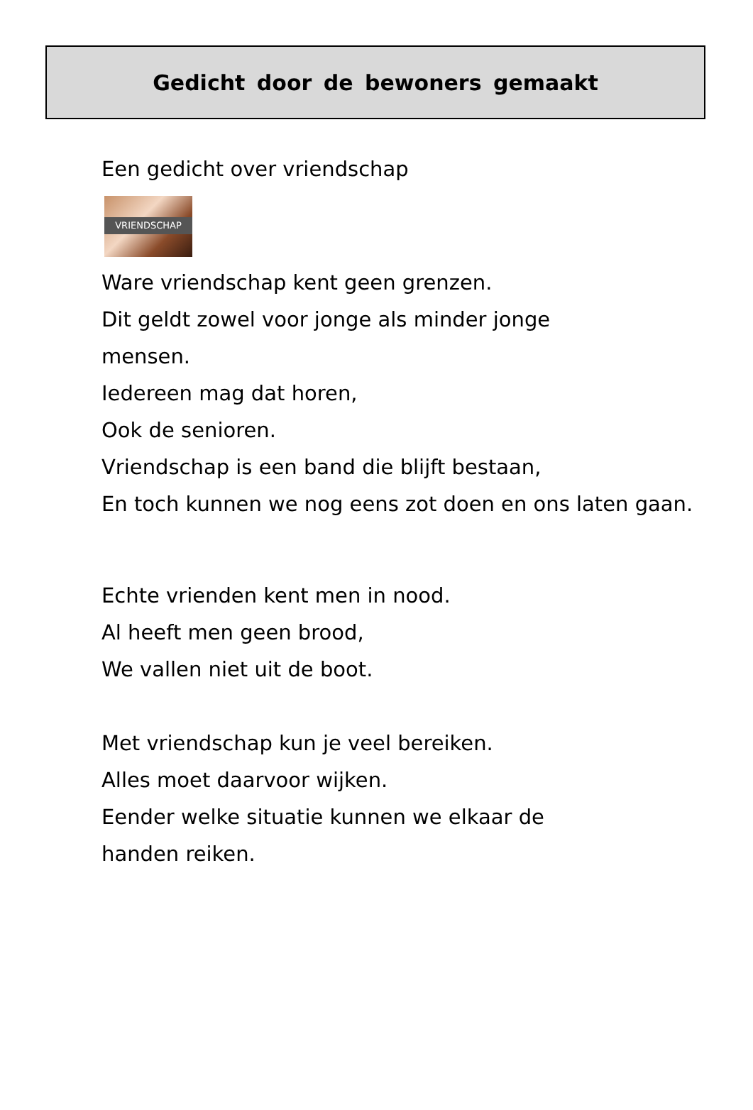Gedicht door de bewoners gemaakt
Een gedicht over vriendschap
VRIENDSCHAP
Ware vriendschap kent geen grenzen.
Dit geldt zowel voor jonge als minder jonge
mensen.
Iedereen mag dat horen,
Ook de senioren.
Vriendschap is een band die blijft bestaan,
En toch kunnen we nog eens zot doen en ons laten gaan.
Echte vrienden kent men in nood.
Al heeft men geen brood,
We vallen niet uit de boot.
Met vriendschap kun je veel bereiken.
Alles moet daarvoor wijken.
Eender welke situatie kunnen we elkaar de
handen reiken.